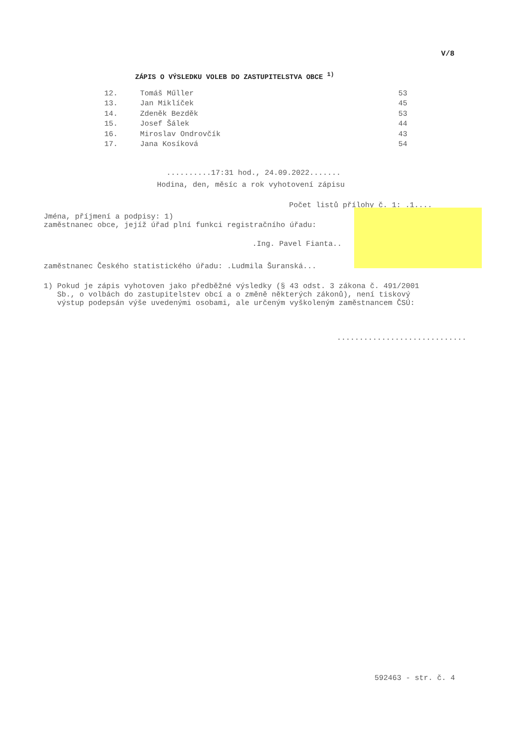V/8
ZÁPIS O VÝSLEDKU VOLEB DO ZASTUPITELSTVA OBCE <sup>1)</sup>
| 12. | Tomáš Műller | 53 |
| 13. | Jan Miklíček | 45 |
| 14. | Zdeněk Bezděk | 53 |
| 15. | Josef Šálek | 44 |
| 16. | Miroslav Ondrovčík | 43 |
| 17. | Jana Kosíková | 54 |
..........17:31 hod., 24.09.2022.......
Hodina, den, měsíc a rok vyhotovení zápisu
Počet listů přílohy č. 1: .1....
Jména, příjmení a podpisy: 1)
zaměstnanec obce, jejíž úřad plní funkci registračního úřadu:
.Ing. Pavel Fianta..
zaměstnanec Českého statistického úřadu: .Ludmila Šuranská...
1) Pokud je zápis vyhotoven jako předběžné výsledky (§ 43 odst. 3 zákona č. 491/2001
Sb., o volbách do zastupitelstev obcí a o změně některých zákonů), není tiskový
výstup podepsán výše uvedenými osobami, ale určeným vyškoleným zaměstnancem ČSÚ:
.............................
592463 - str. č. 4